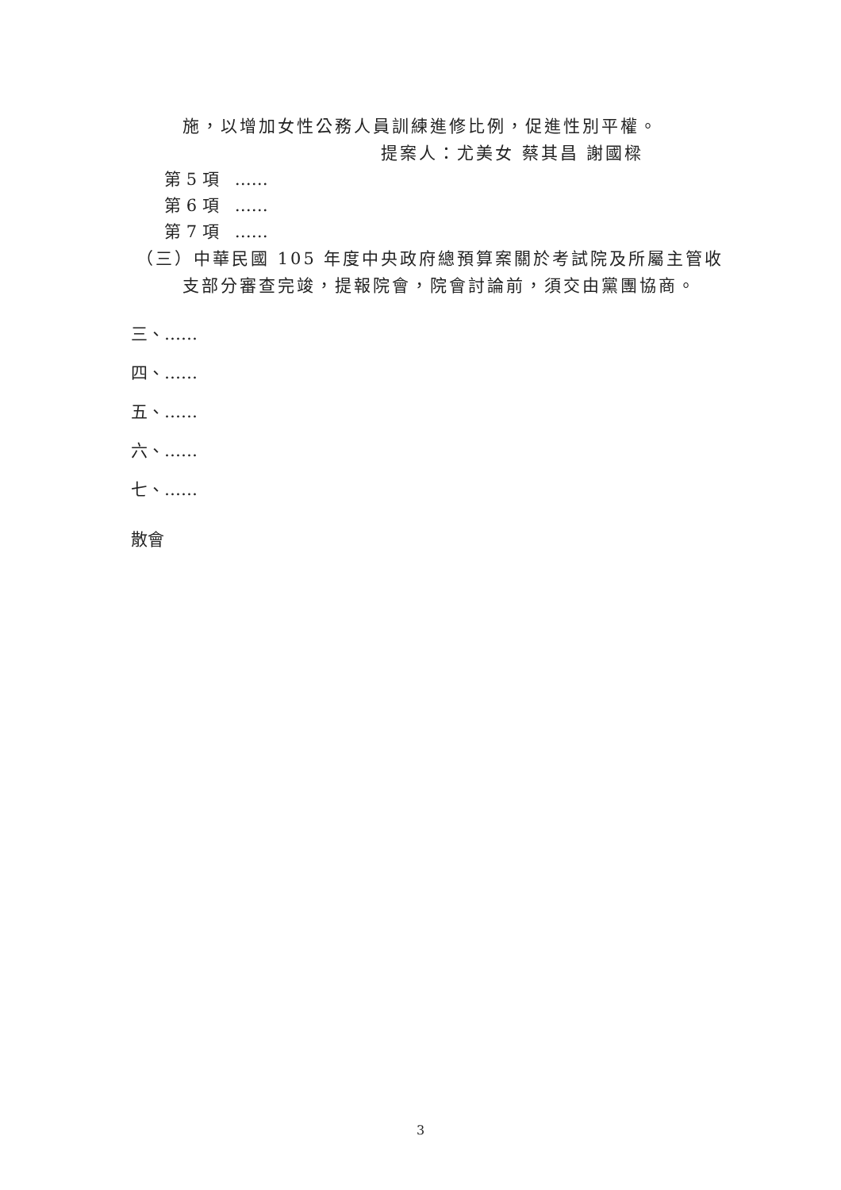施，以增加女性公務人員訓練進修比例，促進性別平權。
提案人：尤美女 蔡其昌 謝國樑
第 5 項 ……
第 6 項 ……
第 7 項 ……
（三）中華民國 105 年度中央政府總預算案關於考試院及所屬主管收
支部分審查完竣，提報院會，院會討論前，須交由黨團協商。
三、……
四、……
五、……
六、……
七、……
散會
3